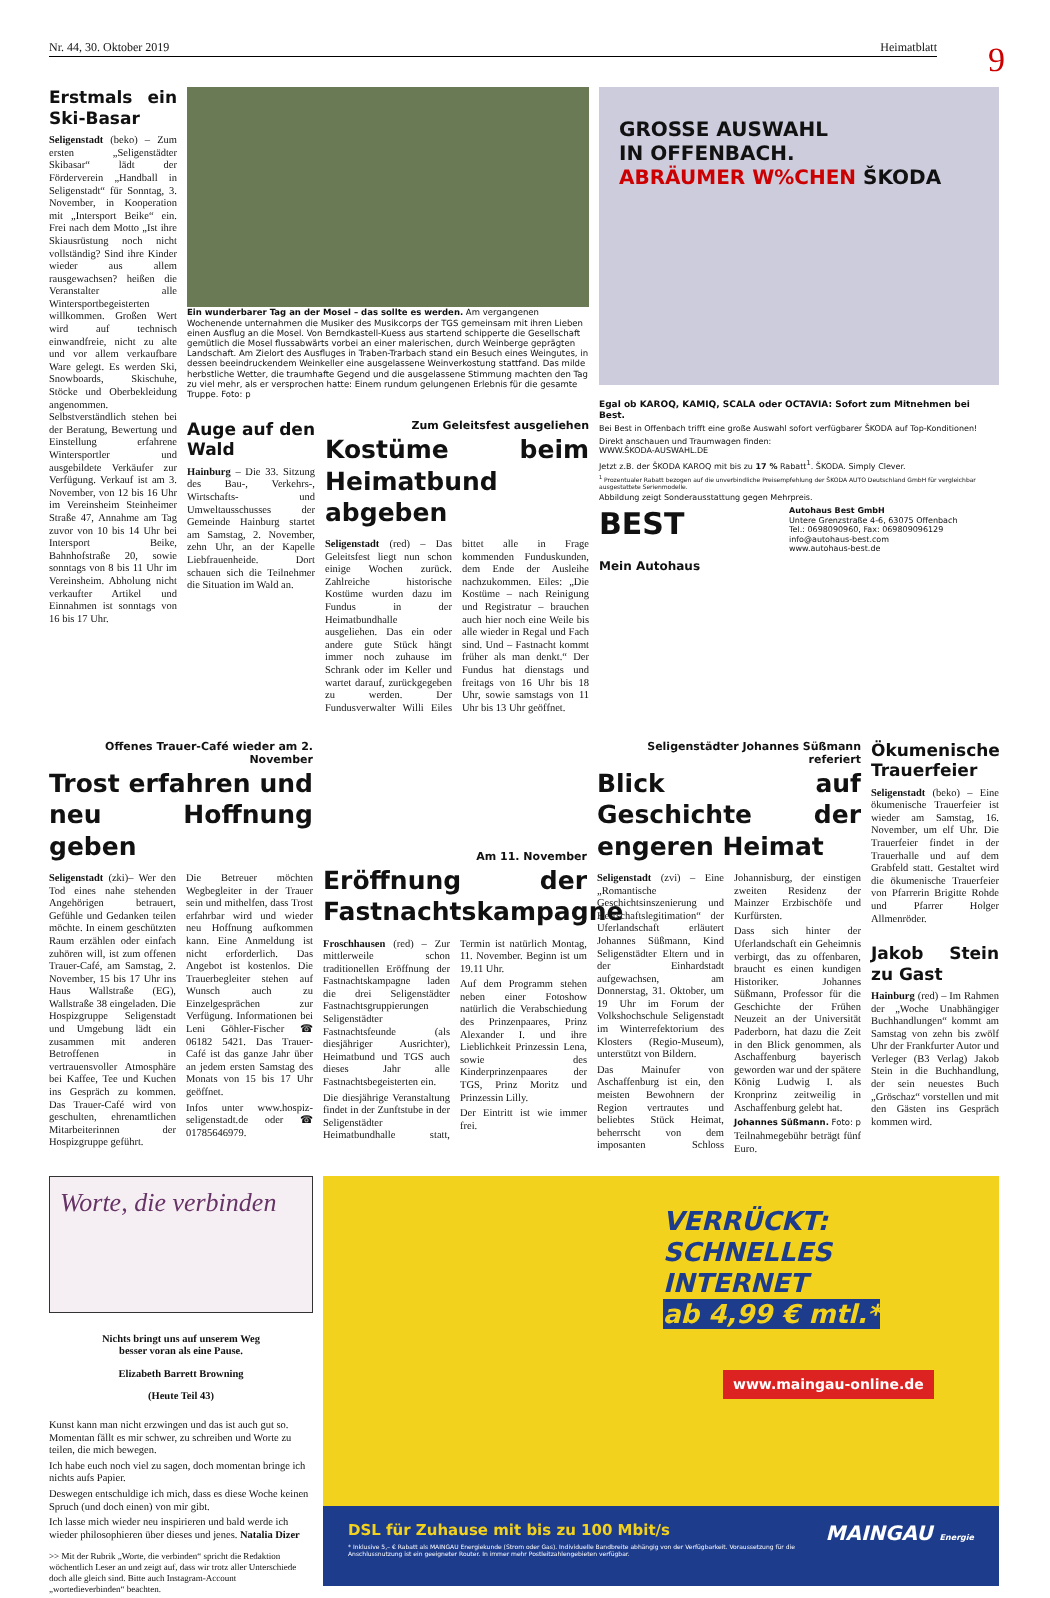Nr. 44, 30. Oktober 2019 Heimatblatt
9
Erstmals ein Ski-Basar
Seligenstadt (beko) – Zum ersten „Seligenstädter Skibasar“ lädt der Förderverein „Handball in Seligenstadt“ für Sonntag, 3. November, in Kooperation mit „Intersport Beike“ ein. Frei nach dem Motto „Ist ihre Skiausrüstung noch nicht vollständig? Sind ihre Kinder wieder aus allem rausgewachsen? heißen die Veranstalter alle Wintersportbegeisterten willkommen. Großen Wert wird auf technisch einwandfreie, nicht zu alte und vor allem verkaufbare Ware gelegt. Es werden Ski, Snowboards, Skischuhe, Stöcke und Oberbekleidung angenommen. Selbstverständlich stehen bei der Beratung, Bewertung und Einstellung erfahrene Wintersportler und ausgebildete Verkäufer zur Verfügung. Verkauf ist am 3. November, von 12 bis 16 Uhr im Vereinsheim Steinheimer Straße 47, Annahme am Tag zuvor von 10 bis 14 Uhr bei Intersport Beike, Bahnhofstraße 20, sowie sonntags von 8 bis 11 Uhr im Vereinsheim. Abholung nicht verkaufter Artikel und Einnahmen ist sonntags von 16 bis 17 Uhr.
Ein wunderbarer Tag an der Mosel – das sollte es werden. Am vergangenen Wochenende unternahmen die Musiker des Musikcorps der TGS gemeinsam mit ihren Lieben einen Ausflug an die Mosel. Von Berndkastell-Kuess aus startend schipperte die Gesellschaft gemütlich die Mosel flussabwärts vorbei an einer malerischen, durch Weinberge geprägten Landschaft. Am Zielort des Ausfluges in Traben-Trarbach stand ein Besuch eines Weingutes, in dessen beeindruckendem Weinkeller eine ausgelassene Weinverkostung stattfand. Das milde herbstliche Wetter, die traumhafte Gegend und die ausgelassene Stimmung machten den Tag zu viel mehr, als er versprochen hatte: Einem rundum gelungenen Erlebnis für die gesamte Truppe. Foto: p
Auge auf den Wald
Hainburg – Die 33. Sitzung des Bau-, Verkehrs-, Wirtschafts- und Umweltausschusses der Gemeinde Hainburg startet am Samstag, 2. November, zehn Uhr, an der Kapelle Liebfrauenheide. Dort schauen sich die Teilnehmer die Situation im Wald an.
Zum Geleitsfest ausgeliehen
Kostüme beim Heimatbund abgeben
Seligenstadt (red) – Das Geleitsfest liegt nun schon einige Wochen zurück. Zahlreiche historische Kostüme wurden dazu im Fundus in der Heimatbundhalle ausgeliehen. Das ein oder andere gute Stück hängt immer noch zuhause im Schrank oder im Keller und wartet darauf, zurückgegeben zu werden. Der Fundusverwalter Willi Eiles bittet alle in Frage kommenden Funduskunden, dem Ende der Ausleihe nachzukommen. Eiles: „Die Kostüme – nach Reinigung und Registratur – brauchen auch hier noch eine Weile bis alle wieder in Regal und Fach sind. Und – Fastnacht kommt früher als man denkt.“ Der Fundus hat dienstags und freitags von 16 Uhr bis 18 Uhr, sowie samstags von 11 Uhr bis 13 Uhr geöffnet.
GROSSE AUSWAHL
IN OFFENBACH.
ABRÄUMER W%CHEN ŠKODA
Egal ob KAROQ, KAMIQ, SCALA oder OCTAVIA: Sofort zum Mitnehmen bei Best.
Bei Best in Offenbach trifft eine große Auswahl sofort verfügbarer ŠKODA auf Top-Konditionen!
Direkt anschauen und Traumwagen finden:
WWW.ŠKODA-AUSWAHL.DE
Jetzt z.B. der ŠKODA KAROQ mit bis zu 17 % Rabatt<sup>1</sup>. ŠKODA. Simply Clever.
<sup>1</sup> Prozentualer Rabatt bezogen auf die unverbindliche Preisempfehlung der ŠKODA AUTO Deutschland GmbH für vergleichbar ausgestattete Serienmodelle.
Abbildung zeigt Sonderausstattung gegen Mehrpreis.
BEST
Mein Autohaus
Autohaus Best GmbH
Untere Grenzstraße 4-6, 63075 Offenbach
Tel.: 0698090960, Fax: 069809096129
info@autohaus-best.com
www.autohaus-best.de
Offenes Trauer-Café wieder am 2. November
Trost erfahren und neu Hoffnung geben
Seligenstadt (zki)– Wer den Tod eines nahe stehenden Angehörigen betrauert, Gefühle und Gedanken teilen möchte. In einem geschützten Raum erzählen oder einfach zuhören will, ist zum offenen Trauer-Café, am Samstag, 2. November, 15 bis 17 Uhr ins Haus Wallstraße (EG), Wallstraße 38 eingeladen. Die Hospizgruppe Seligenstadt und Umgebung lädt ein zusammen mit anderen Betroffenen in vertrauensvoller Atmosphäre bei Kaffee, Tee und Kuchen ins Gespräch zu kommen. Das Trauer-Café wird von geschulten, ehrenamtlichen Mitarbeiterinnen der Hospizgruppe geführt.
Die Betreuer möchten Wegbegleiter in der Trauer sein und mithelfen, dass Trost erfahrbar wird und wieder neu Hoffnung aufkommen kann. Eine Anmeldung ist nicht erforderlich. Das Angebot ist kostenlos. Die Trauerbegleiter stehen auf Wunsch auch zu Einzelgesprächen zur Verfügung. Informationen bei Leni Göhler-Fischer ☎ 06182 5421. Das Trauer- Café ist das ganze Jahr über an jedem ersten Samstag des Monats von 15 bis 17 Uhr geöffnet.
Infos unter www.hospiz-seligenstadt.de oder ☎ 01785646979.
Am 11. November
Eröffnung der Fastnachtskampagne
Froschhausen (red) – Zur mittlerweile schon traditionellen Eröffnung der Fastnachtskampagne laden die drei Seligenstädter Fastnachtsgruppierungen Seligenstädter Fastnachtsfeunde (als diesjähriger Ausrichter), Heimatbund und TGS auch dieses Jahr alle Fastnachtsbegeisterten ein.
Die diesjährige Veranstaltung findet in der Zunftstube in der Seligenstädter Heimatbundhalle statt, Termin ist natürlich Montag, 11. November. Beginn ist um 19.11 Uhr.
Auf dem Programm stehen neben einer Fotoshow natürlich die Verabschiedung des Prinzenpaares, Prinz Alexander I. und ihre Lieblichkeit Prinzessin Lena, sowie des Kinderprinzenpaares der TGS, Prinz Moritz und Prinzessin Lilly.
Der Eintritt ist wie immer frei.
Seligenstädter Johannes Süßmann referiert
Blick auf Geschichte der engeren Heimat
Seligenstadt (zvi) – Eine „Romantische Geschichtsinszenierung und Herrschaftslegitimation“ der Uferlandschaft erläutert Johannes Süßmann, Kind Seligenstädter Eltern und in der Einhardstadt aufgewachsen, am Donnerstag, 31. Oktober, um 19 Uhr im Forum der Volkshochschule Seligenstadt im Winterrefektorium des Klosters (Regio-Museum), unterstützt von Bildern.
Das Mainufer von Aschaffenburg ist ein, den meisten Bewohnern der Region vertrautes und beliebtes Stück Heimat, beherrscht von dem imposanten Schloss Johannisburg, der einstigen zweiten Residenz der Mainzer Erzbischöfe und Kurfürsten.
Dass sich hinter der Uferlandschaft ein Geheimnis verbirgt, das zu offenbaren, braucht es einen kundigen Historiker. Johannes Süßmann, Professor für die Geschichte der Frühen Neuzeit an der Universität Paderborn, hat dazu die Zeit in den Blick genommen, als Aschaffenburg bayerisch geworden war und der spätere König Ludwig I. als Kronprinz zeitweilig in Aschaffenburg gelebt hat.
Johannes Süßmann. Foto: p
Teilnahmegebühr beträgt fünf Euro.
Ökumenische Trauerfeier
Seligenstadt (beko) – Eine ökumenische Trauerfeier ist wieder am Samstag, 16. November, um elf Uhr. Die Trauerfeier findet in der Trauerhalle und auf dem Grabfeld statt. Gestaltet wird die ökumenische Trauerfeier von Pfarrerin Brigitte Rohde und Pfarrer Holger Allmenröder.
Jakob Stein zu Gast
Hainburg (red) – Im Rahmen der „Woche Unabhängiger Buchhandlungen“ kommt am Samstag von zehn bis zwölf Uhr der Frankfurter Autor und Verleger (B3 Verlag) Jakob Stein in die Buchhandlung, der sein neuestes Buch „Gröschaz“ vorstellen und mit den Gästen ins Gespräch kommen wird.
Worte, die verbinden
Nichts bringt uns auf unserem Weg
besser voran als eine Pause.
Elizabeth Barrett Browning
(Heute Teil 43)
Kunst kann man nicht erzwingen und das ist auch gut so. Momentan fällt es mir schwer, zu schreiben und Worte zu teilen, die mich bewegen.
Ich habe euch noch viel zu sagen, doch momentan bringe ich nichts aufs Papier.
Deswegen entschuldige ich mich, dass es diese Woche keinen Spruch (und doch einen) von mir gibt.
Ich lasse mich wieder neu inspirieren und bald werde ich wieder philosophieren über dieses und jenes. Natalia Dizer
>> Mit der Rubrik „Worte, die verbinden“ spricht die Redaktion wöchentlich Leser an und zeigt auf, dass wir trotz aller Unterschiede doch alle gleich sind. Bitte auch Instagram-Account „wortedieverbinden“ beachten.
VERRÜCKT:
SCHNELLES INTERNET
ab 4,99 € mtl.*
www.maingau-online.de
DSL für Zuhause mit bis zu 100 Mbit/s MAINGAU Energie
* Inklusive 5,– € Rabatt als MAINGAU Energiekunde (Strom oder Gas). Individuelle Bandbreite abhängig von der Verfügbarkeit. Voraussetzung für die Anschlussnutzung ist ein geeigneter Router. In immer mehr Postleitzahlengebieten verfügbar.